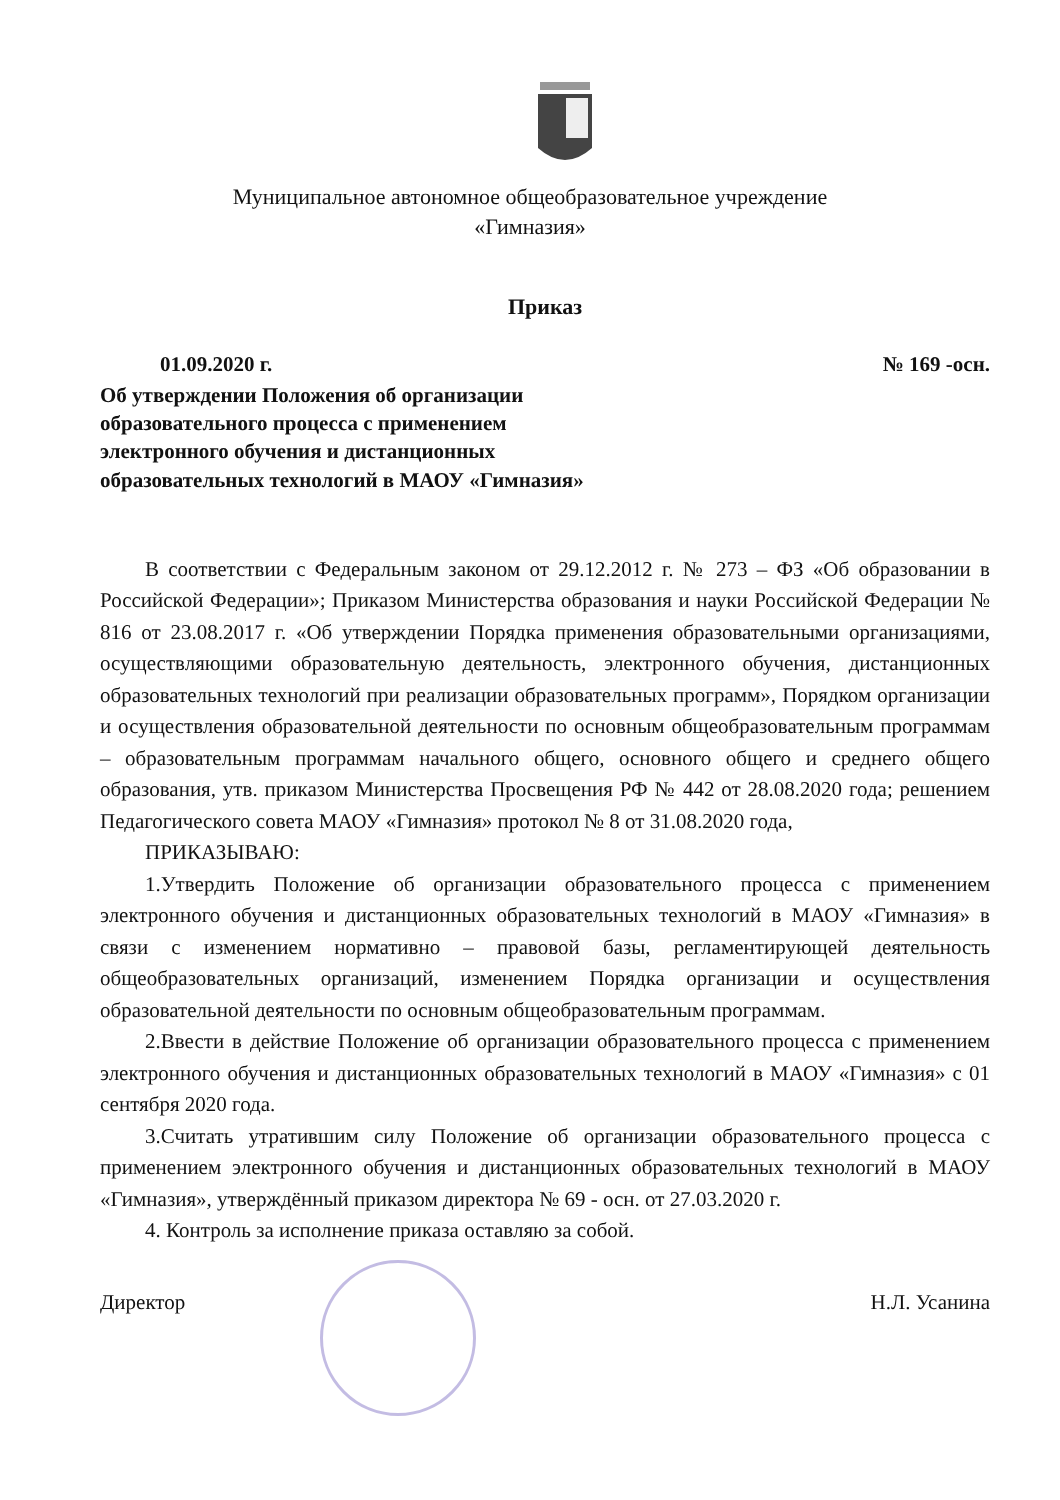Муниципальное автономное общеобразовательное учреждение
«Гимназия»
Приказ
01.09.2020 г. № 169 -осн.
Об утверждении Положения об организации
образовательного процесса с применением
электронного обучения и дистанционных
образовательных технологий в МАОУ «Гимназия»
В соответствии с Федеральным законом от 29.12.2012 г. № 273 – ФЗ «Об образовании в Российской Федерации»; Приказом Министерства образования и науки Российской Федерации № 816 от 23.08.2017 г. «Об утверждении Порядка применения образовательными организациями, осуществляющими образовательную деятельность, электронного обучения, дистанционных образовательных технологий при реализации образовательных программ», Порядком организации и осуществления образовательной деятельности по основным общеобразовательным программам – образовательным программам начального общего, основного общего и среднего общего образования, утв. приказом Министерства Просвещения РФ № 442 от 28.08.2020 года; решением Педагогического совета МАОУ «Гимназия» протокол № 8 от 31.08.2020 года,
ПРИКАЗЫВАЮ:
1.Утвердить Положение об организации образовательного процесса с применением электронного обучения и дистанционных образовательных технологий в МАОУ «Гимназия» в связи с изменением нормативно – правовой базы, регламентирующей деятельность общеобразовательных организаций, изменением Порядка организации и осуществления образовательной деятельности по основным общеобразовательным программам.
2.Ввести в действие Положение об организации образовательного процесса с применением электронного обучения и дистанционных образовательных технологий в МАОУ «Гимназия» с 01 сентября 2020 года.
3.Считать утратившим силу Положение об организации образовательного процесса с применением электронного обучения и дистанционных образовательных технологий в МАОУ «Гимназия», утверждённый приказом директора № 69 - осн. от 27.03.2020 г.
4. Контроль за исполнение приказа оставляю за собой.
Директор Н.Л. Усанина